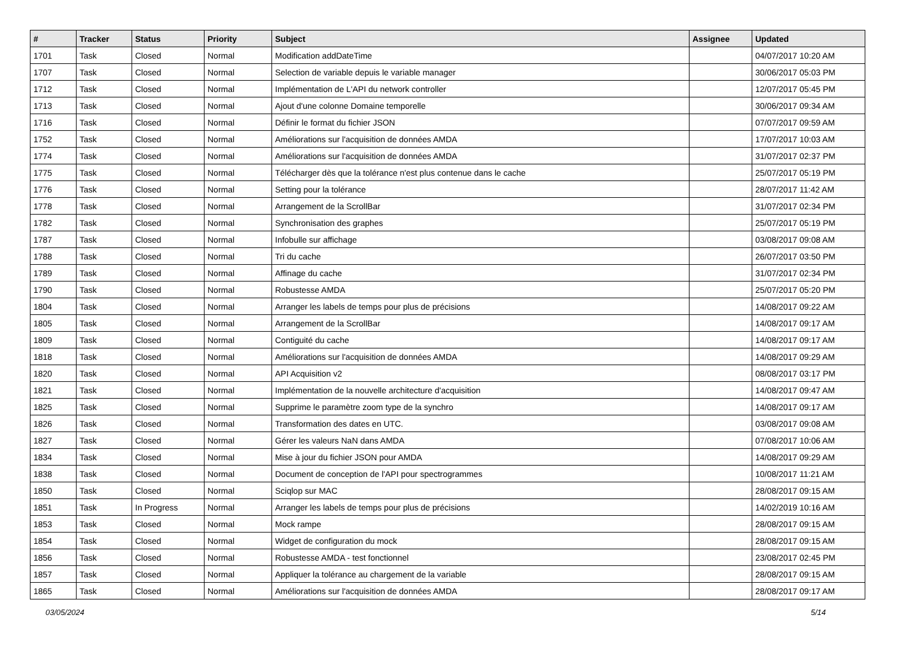| # | Tracker | Status | Priority | Subject | Assignee | Updated |
| --- | --- | --- | --- | --- | --- | --- |
| 1701 | Task | Closed | Normal | Modification addDateTime | | 04/07/2017 10:20 AM |
| 1707 | Task | Closed | Normal | Selection de variable depuis le variable manager | | 30/06/2017 05:03 PM |
| 1712 | Task | Closed | Normal | Implémentation de L'API du network controller | | 12/07/2017 05:45 PM |
| 1713 | Task | Closed | Normal | Ajout d'une colonne Domaine temporelle | | 30/06/2017 09:34 AM |
| 1716 | Task | Closed | Normal | Définir le format du fichier JSON | | 07/07/2017 09:59 AM |
| 1752 | Task | Closed | Normal | Améliorations sur l'acquisition de données AMDA | | 17/07/2017 10:03 AM |
| 1774 | Task | Closed | Normal | Améliorations sur l'acquisition de données AMDA | | 31/07/2017 02:37 PM |
| 1775 | Task | Closed | Normal | Télécharger dès que la tolérance n'est plus contenue dans le cache | | 25/07/2017 05:19 PM |
| 1776 | Task | Closed | Normal | Setting pour la tolérance | | 28/07/2017 11:42 AM |
| 1778 | Task | Closed | Normal | Arrangement de la ScrollBar | | 31/07/2017 02:34 PM |
| 1782 | Task | Closed | Normal | Synchronisation des graphes | | 25/07/2017 05:19 PM |
| 1787 | Task | Closed | Normal | Infobulle sur affichage | | 03/08/2017 09:08 AM |
| 1788 | Task | Closed | Normal | Tri du cache | | 26/07/2017 03:50 PM |
| 1789 | Task | Closed | Normal | Affinage du cache | | 31/07/2017 02:34 PM |
| 1790 | Task | Closed | Normal | Robustesse AMDA | | 25/07/2017 05:20 PM |
| 1804 | Task | Closed | Normal | Arranger les labels de temps pour plus de précisions | | 14/08/2017 09:22 AM |
| 1805 | Task | Closed | Normal | Arrangement de la ScrollBar | | 14/08/2017 09:17 AM |
| 1809 | Task | Closed | Normal | Contiguité du cache | | 14/08/2017 09:17 AM |
| 1818 | Task | Closed | Normal | Améliorations sur l'acquisition de données AMDA | | 14/08/2017 09:29 AM |
| 1820 | Task | Closed | Normal | API Acquisition v2 | | 08/08/2017 03:17 PM |
| 1821 | Task | Closed | Normal | Implémentation de la nouvelle architecture d'acquisition | | 14/08/2017 09:47 AM |
| 1825 | Task | Closed | Normal | Supprime le paramètre zoom type de la synchro | | 14/08/2017 09:17 AM |
| 1826 | Task | Closed | Normal | Transformation des dates en UTC. | | 03/08/2017 09:08 AM |
| 1827 | Task | Closed | Normal | Gérer les valeurs NaN dans AMDA | | 07/08/2017 10:06 AM |
| 1834 | Task | Closed | Normal | Mise à jour du fichier JSON pour AMDA | | 14/08/2017 09:29 AM |
| 1838 | Task | Closed | Normal | Document de conception de l'API pour spectrogrammes | | 10/08/2017 11:21 AM |
| 1850 | Task | Closed | Normal | Sciqlop sur MAC | | 28/08/2017 09:15 AM |
| 1851 | Task | In Progress | Normal | Arranger les labels de temps pour plus de précisions | | 14/02/2019 10:16 AM |
| 1853 | Task | Closed | Normal | Mock rampe | | 28/08/2017 09:15 AM |
| 1854 | Task | Closed | Normal | Widget de configuration du mock | | 28/08/2017 09:15 AM |
| 1856 | Task | Closed | Normal | Robustesse AMDA - test fonctionnel | | 23/08/2017 02:45 PM |
| 1857 | Task | Closed | Normal | Appliquer la tolérance au chargement de la variable | | 28/08/2017 09:15 AM |
| 1865 | Task | Closed | Normal | Améliorations sur l'acquisition de données AMDA | | 28/08/2017 09:17 AM |
03/05/2024 5/14